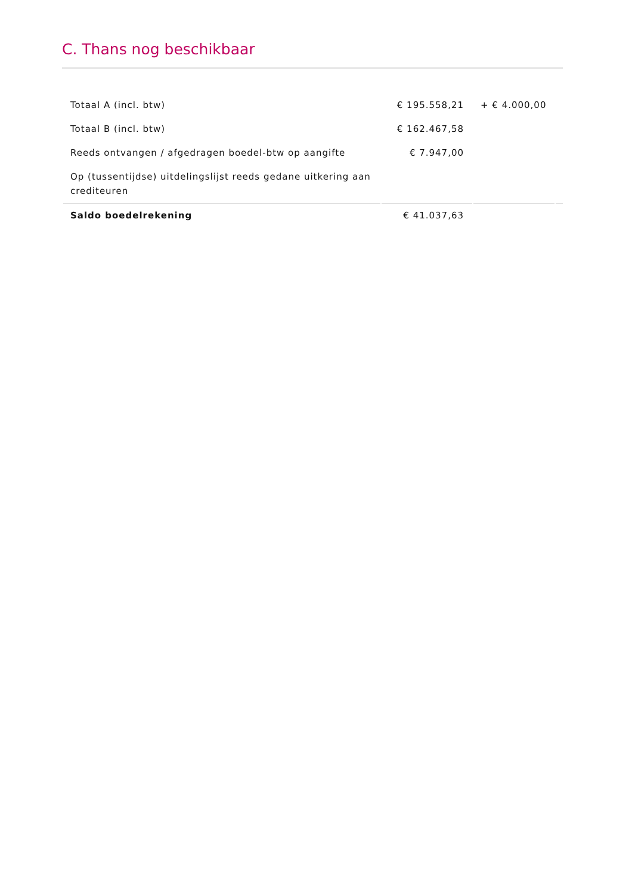C. Thans nog beschikbaar
| Totaal A (incl. btw) | € 195.558,21 | + € 4.000,00 | |
| Totaal B (incl. btw) | € 162.467,58 | | |
| Reeds ontvangen / afgedragen boedel-btw op aangifte | € 7.947,00 | | |
| Op (tussentijdse) uitdelingslijst reeds gedane uitkering aan crediteuren | | | |
| Saldo boedelrekening | € 41.037,63 | | |